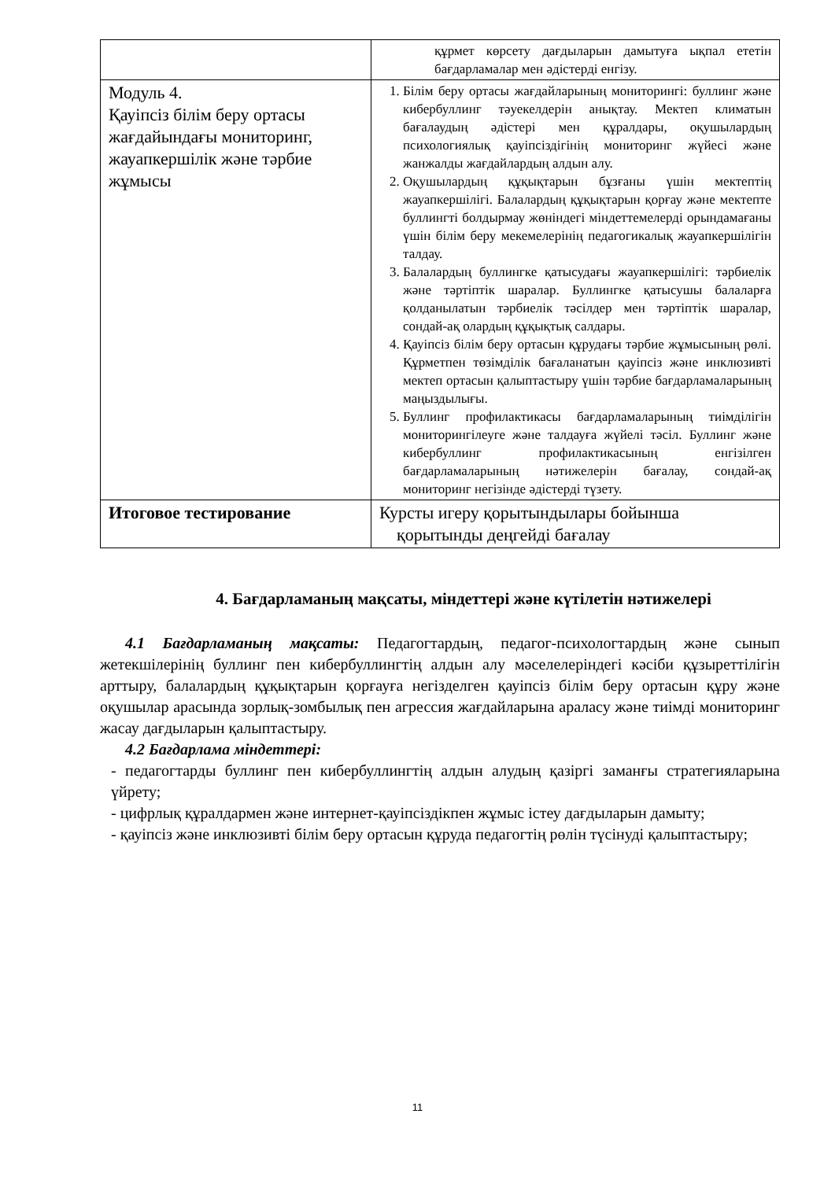| | құрмет көрсету дағдыларын дамытуға ықпал ететін бағдарламалар мен әдістерді енгізу. |
| Модуль 4. Қауіпсіз білім беру ортасы жағдайындағы мониторинг, жауапкершілік және тәрбие жұмысы | 1. Білім беру ортасы жағдайларының мониторингі: буллинг және кибербуллинг тәуекелдерін анықтау. Мектеп климатын бағалаудың әдістері мен құралдары, оқушылардың психологиялық қауіпсіздігінің мониторинг жүйесі және жанжалды жағдайлардың алдын алу. 2. Оқушылардың құқықтарын бұзғаны үшін мектептің жауапкершілігі. Балалардың құқықтарын қорғау және мектепте буллингті болдырмау жөніндегі міндеттемелерді орындамағаны үшін білім беру мекемелерінің педагогикалық жауапкершілігін талдау. 3. Балалардың буллингке қатысудағы жауапкершілігі: тәрбиелік және тәртіптік шаралар. Буллингке қатысушы балаларға қолданылатын тәрбиелік тәсілдер мен тәртіптік шаралар, сондай-ақ олардың құқықтық салдары. 4. Қауіпсіз білім беру ортасын құрудағы тәрбие жұмысының рөлі. Құрметпен төзімділік бағаланатын қауіпсіз және инклюзивті мектеп ортасын қалыптастыру үшін тәрбие бағдарламаларының маңыздылығы. 5. Буллинг профилактикасы бағдарламаларының тиімділігін мониторингілеуге және талдауға жүйелі тәсіл. Буллинг және кибербуллинг профилактикасының енгізілген бағдарламаларының нәтижелерін бағалау, сондай-ақ мониторинг негізінде әдістерді түзету. |
| Итоговое тестирование | Курсты игеру қорытындылары бойынша қорытынды деңгейді бағалау |
4. Бағдарламаның мақсаты, міндеттері және күтілетін нәтижелері
4.1 Бағдарламаның мақсаты: Педагогтардың, педагог-психологтардың және сынып жетекшілерінің буллинг пен кибербуллингтің алдын алу мәселелеріндегі кәсіби құзыреттілігін арттыру, балалардың құқықтарын қорғауға негізделген қауіпсіз білім беру ортасын құру және оқушылар арасында зорлық-зомбылық пен агрессия жағдайларына араласу және тиімді мониторинг жасау дағдыларын қалыптастыру.
4.2 Бағдарлама міндеттері:
- педагогтарды буллинг пен кибербуллингтің алдын алудың қазіргі заманғы стратегияларына үйрету;
- цифрлық құралдармен және интернет-қауіпсіздікпен жұмыс істеу дағдыларын дамыту;
- қауіпсіз және инклюзивті білім беру ортасын құруда педагогтің рөлін түсінуді қалыптастыру;
11